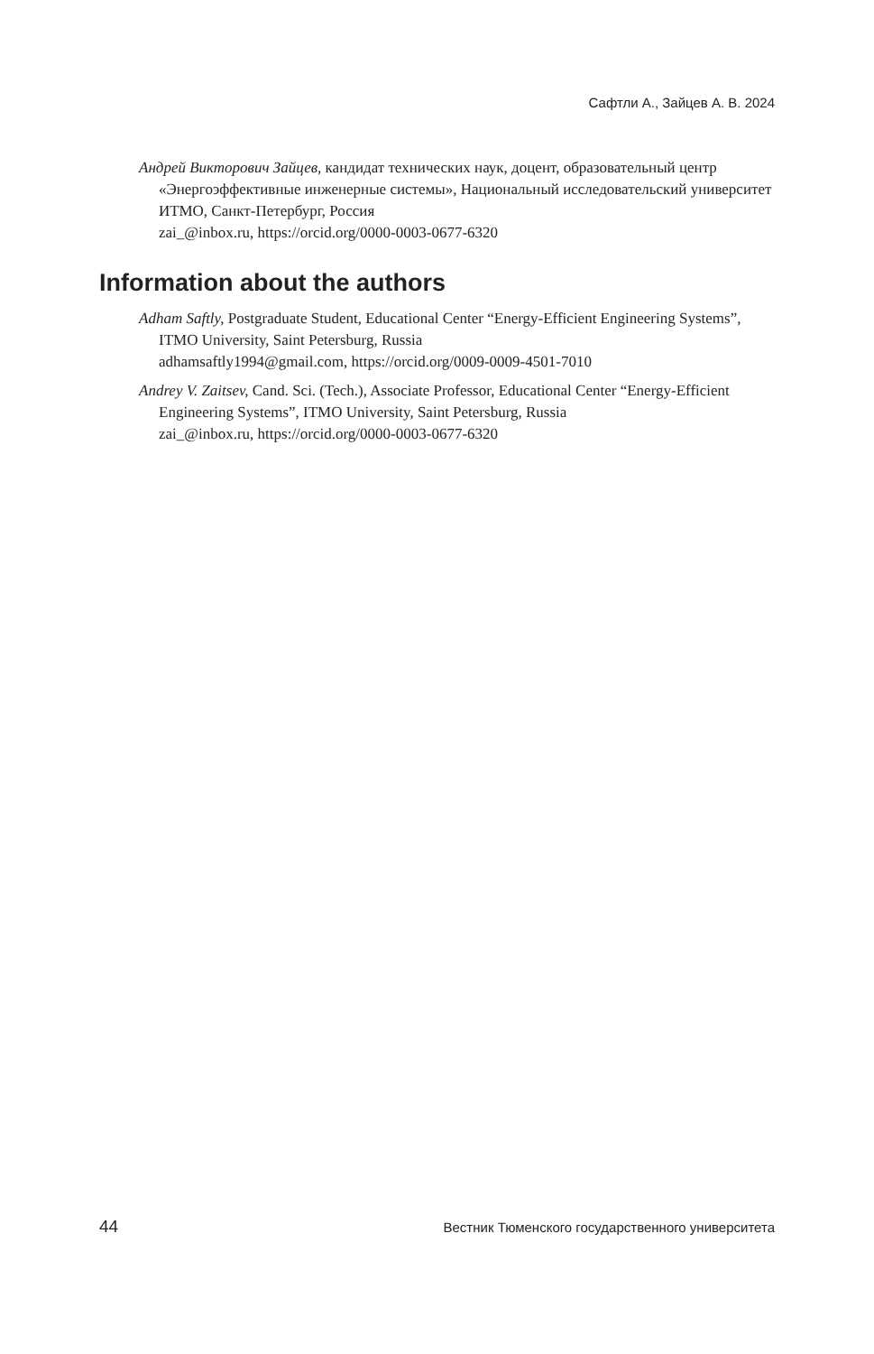Сафтли А., Зайцев А. В. 2024
Андрей Викторович Зайцев, кандидат технических наук, доцент, образовательный центр «Энергоэффективные инженерные системы», Национальный исследовательский университет ИТМО, Санкт-Петербург, Россия
zai_@inbox.ru, https://orcid.org/0000-0003-0677-6320
Information about the authors
Adham Saftly, Postgraduate Student, Educational Center “Energy-Efficient Engineering Systems”, ITMO University, Saint Petersburg, Russia
adhamsaftly1994@gmail.com, https://orcid.org/0009-0009-4501-7010
Andrey V. Zaitsev, Cand. Sci. (Tech.), Associate Professor, Educational Center “Energy-Efficient Engineering Systems”, ITMO University, Saint Petersburg, Russia
zai_@inbox.ru, https://orcid.org/0000-0003-0677-6320
44 Вестник Тюменского государственного университета